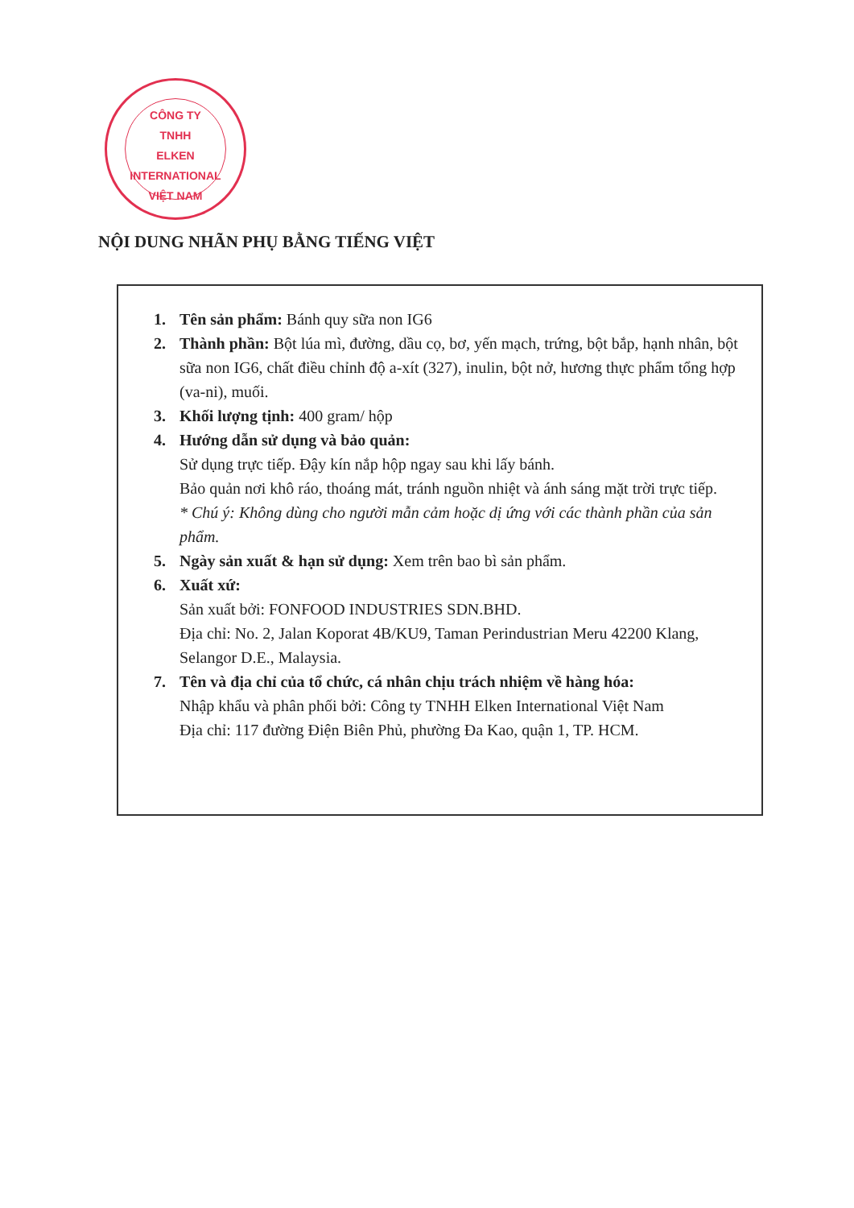CÔNG TY
TNHH
ELKEN INTERNATIONAL
VIỆT NAM
NỘI DUNG NHÃN PHỤ BẰNG TIẾNG VIỆT
1. Tên sản phẩm: Bánh quy sữa non IG6
2. Thành phần: Bột lúa mì, đường, dầu cọ, bơ, yến mạch, trứng, bột bắp, hạnh nhân, bột sữa non IG6, chất điều chỉnh độ a-xít (327), inulin, bột nở, hương thực phẩm tổng hợp (va-ni), muối.
3. Khối lượng tịnh: 400 gram/ hộp
4. Hướng dẫn sử dụng và bảo quản:
Sử dụng trực tiếp. Đậy kín nắp hộp ngay sau khi lấy bánh.
Bảo quản nơi khô ráo, thoáng mát, tránh nguồn nhiệt và ánh sáng mặt trời trực tiếp.
* Chú ý: Không dùng cho người mẫn cảm hoặc dị ứng với các thành phần của sản phẩm.
5. Ngày sản xuất & hạn sử dụng: Xem trên bao bì sản phẩm.
6. Xuất xứ:
Sản xuất bởi: FONFOOD INDUSTRIES SDN.BHD.
Địa chỉ: No. 2, Jalan Koporat 4B/KU9, Taman Perindustrian Meru 42200 Klang, Selangor D.E., Malaysia.
7. Tên và địa chỉ của tổ chức, cá nhân chịu trách nhiệm về hàng hóa:
Nhập khẩu và phân phối bởi: Công ty TNHH Elken International Việt Nam
Địa chỉ: 117 đường Điện Biên Phủ, phường Đa Kao, quận 1, TP. HCM.